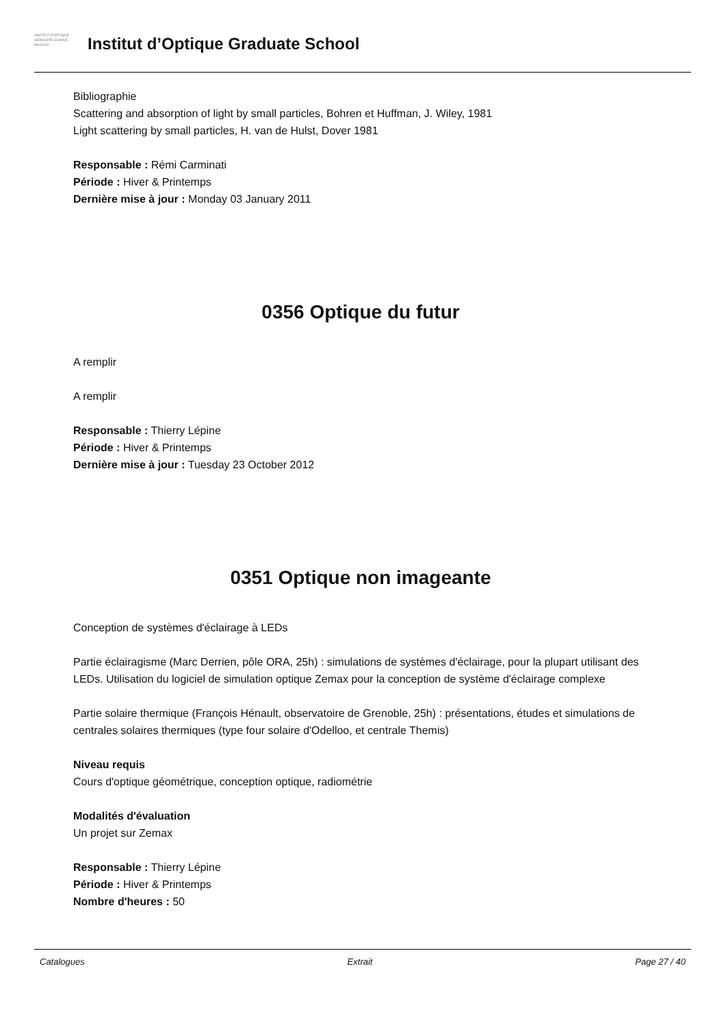INSTITUT D'OPTIQUE
GRADUATE SCHOOL
ParisTech
Institut d’Optique Graduate School
Bibliographie
Scattering and absorption of light by small particles, Bohren et Huffman, J. Wiley, 1981
Light scattering by small particles, H. van de Hulst, Dover 1981
Responsable : Rémi Carminati
Période : Hiver & Printemps
Dernière mise à jour : Monday 03 January 2011
0356 Optique du futur
A remplir
A remplir
Responsable : Thierry Lépine
Période : Hiver & Printemps
Dernière mise à jour : Tuesday 23 October 2012
0351 Optique non imageante
Conception de systèmes d'éclairage à LEDs
Partie éclairagisme (Marc Derrien, pôle ORA, 25h) : simulations de systèmes d'éclairage, pour la plupart utilisant des LEDs. Utilisation du logiciel de simulation optique Zemax pour la conception de système d'éclairage complexe
Partie solaire thermique (François Hénault, observatoire de Grenoble, 25h) : présentations, études et simulations de centrales solaires thermiques (type four solaire d'Odelloo, et centrale Themis)
Niveau requis
Cours d'optique géométrique, conception optique, radiométrie
Modalités d'évaluation
Un projet sur Zemax
Responsable : Thierry Lépine
Période : Hiver & Printemps
Nombre d'heures : 50
Catalogues Extrait Page 27 / 40